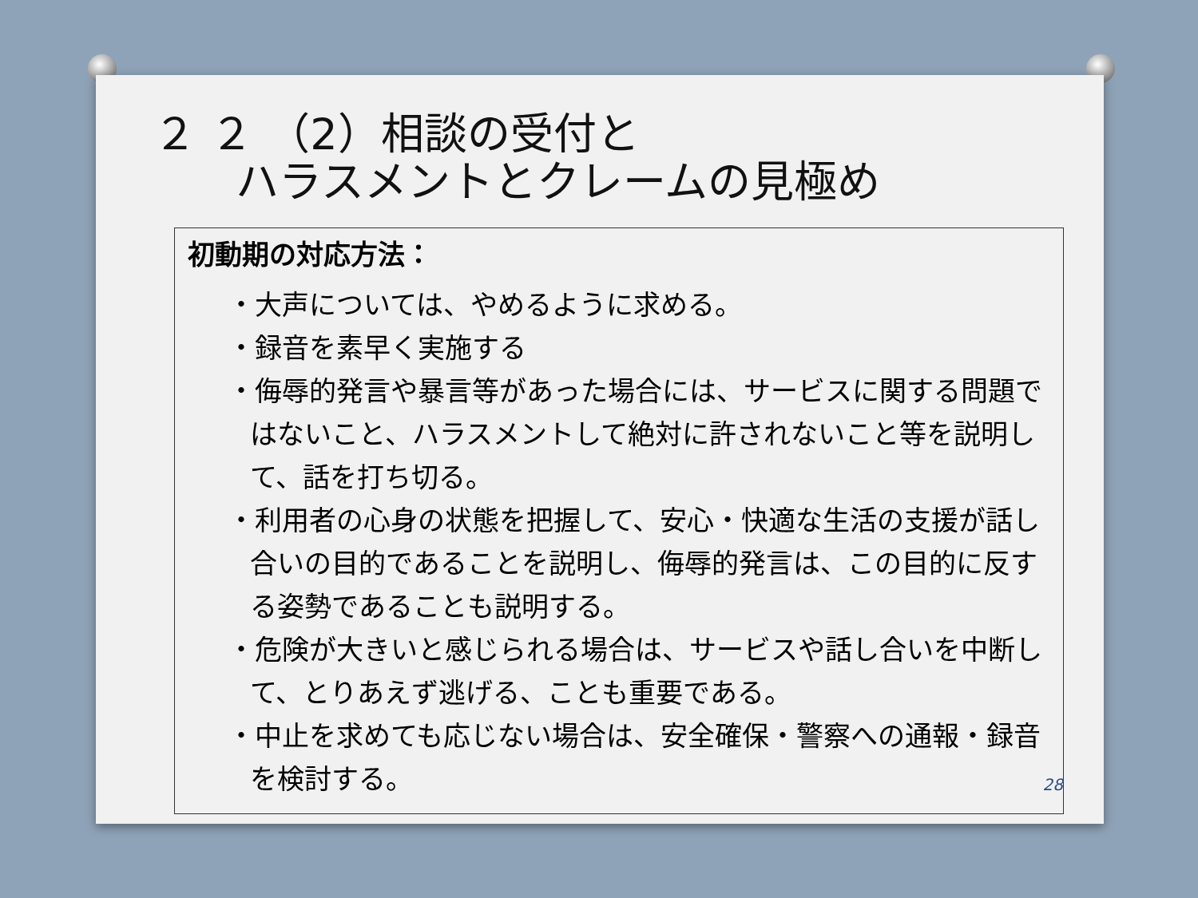２ ２ （2）相談の受付と
ハラスメントとクレームの見極め
初動期の対応方法：
・大声については、やめるように求める。
・録音を素早く実施する
・侮辱的発言や暴言等があった場合には、サービスに関する問題ではないこと、ハラスメントして絶対に許されないこと等を説明して、話を打ち切る。
・利用者の心身の状態を把握して、安心・快適な生活の支援が話し合いの目的であることを説明し、侮辱的発言は、この目的に反する姿勢であることも説明する。
・危険が大きいと感じられる場合は、サービスや話し合いを中断して、とりあえず逃げる、ことも重要である。
・中止を求めても応じない場合は、安全確保・警察への通報・録音を検討する。
28